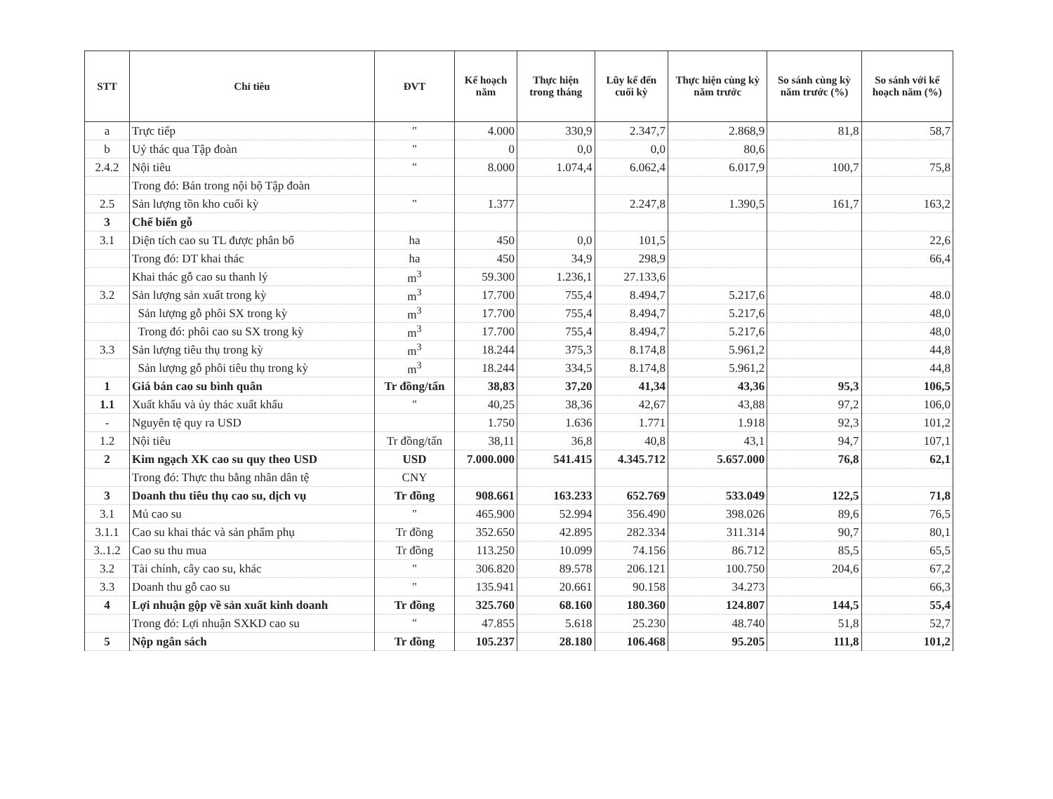| STT | Chỉ tiêu | ĐVT | Kế hoạch năm | Thực hiện trong tháng | Lũy kế đến cuối kỳ | Thực hiện cùng kỳ năm trước | So sánh cùng kỳ năm trước (%) | So sánh với kế hoạch năm (%) |
| --- | --- | --- | --- | --- | --- | --- | --- | --- |
| a | Trực tiếp | " | 4.000 | 330,9 | 2.347,7 | 2.868,9 | 81,8 | 58,7 |
| b | Uỷ thác qua Tập đoàn | " | 0 | 0,0 | 0,0 | 80,6 | | |
| 2.4.2 | Nội tiêu | " | 8.000 | 1.074,4 | 6.062,4 | 6.017,9 | 100,7 | 75,8 |
| | Trong đó: Bán trong nội bộ Tập đoàn | | | | | | | |
| 2.5 | Sản lượng tồn kho cuối kỳ | " | 1.377 | | 2.247,8 | 1.390,5 | 161,7 | 163,2 |
| 3 | Chế biến gỗ | | | | | | | |
| 3.1 | Diện tích cao su TL được phân bổ | ha | 450 | 0,0 | 101,5 | | | 22,6 |
| | Trong đó: DT khai thác | ha | 450 | 34,9 | 298,9 | | | 66,4 |
| | Khai thác gỗ cao su thanh lý | m<sup>3</sup> | 59.300 | 1.236,1 | 27.133,6 | | | |
| 3.2 | Sản lượng sản xuất trong kỳ | m<sup>3</sup> | 17.700 | 755,4 | 8.494,7 | 5.217,6 | | 48.0 |
| | Sản lượng gỗ phôi SX trong kỳ | m<sup>3</sup> | 17.700 | 755,4 | 8.494,7 | 5.217,6 | | 48,0 |
| | Trong đó: phôi cao su SX trong kỳ | m<sup>3</sup> | 17.700 | 755,4 | 8.494,7 | 5.217,6 | | 48,0 |
| 3.3 | Sản lượng tiêu thụ trong kỳ | m<sup>3</sup> | 18.244 | 375,3 | 8.174,8 | 5.961,2 | | 44,8 |
| | Sản lượng gỗ phôi tiêu thụ trong kỳ | m<sup>3</sup> | 18.244 | 334,5 | 8.174,8 | 5.961,2 | | 44,8 |
| 1 | Giá bán cao su bình quân | Tr đồng/tấn | 38,83 | 37,20 | 41,34 | 43,36 | 95,3 | 106,5 |
| 1.1 | Xuất khẩu và ủy thác xuất khẩu | " | 40,25 | 38,36 | 42,67 | 43,88 | 97,2 | 106,0 |
| - | Nguyên tệ quy ra USD | | 1.750 | 1.636 | 1.771 | 1.918 | 92,3 | 101,2 |
| 1.2 | Nội tiêu | Tr đồng/tấn | 38,11 | 36,8 | 40,8 | 43,1 | 94,7 | 107,1 |
| 2 | Kim ngạch XK cao su quy theo USD | USD | 7.000.000 | 541.415 | 4.345.712 | 5.657.000 | 76,8 | 62,1 |
| | Trong đó: Thực thu bằng nhân dân tệ | CNY | | | | | | |
| 3 | Doanh thu tiêu thụ cao su, dịch vụ | Tr đồng | 908.661 | 163.233 | 652.769 | 533.049 | 122,5 | 71,8 |
| 3.1 | Mủ cao su | " | 465.900 | 52.994 | 356.490 | 398.026 | 89,6 | 76,5 |
| 3.1.1 | Cao su khai thác và sản phẩm phụ | Tr đồng | 352.650 | 42.895 | 282.334 | 311.314 | 90,7 | 80,1 |
| 3..1.2 | Cao su thu mua | Tr đồng | 113.250 | 10.099 | 74.156 | 86.712 | 85,5 | 65,5 |
| 3.2 | Tài chính, cây cao su, khác | " | 306.820 | 89.578 | 206.121 | 100.750 | 204,6 | 67,2 |
| 3.3 | Doanh thu gỗ cao su | " | 135.941 | 20.661 | 90.158 | 34.273 | | 66,3 |
| 4 | Lợi nhuận gộp về sản xuất kinh doanh | Tr đồng | 325.760 | 68.160 | 180.360 | 124.807 | 144,5 | 55,4 |
| | Trong đó: Lợi nhuận SXKD cao su | " | 47.855 | 5.618 | 25.230 | 48.740 | 51,8 | 52,7 |
| 5 | Nộp ngân sách | Tr đồng | 105.237 | 28.180 | 106.468 | 95.205 | 111,8 | 101,2 |